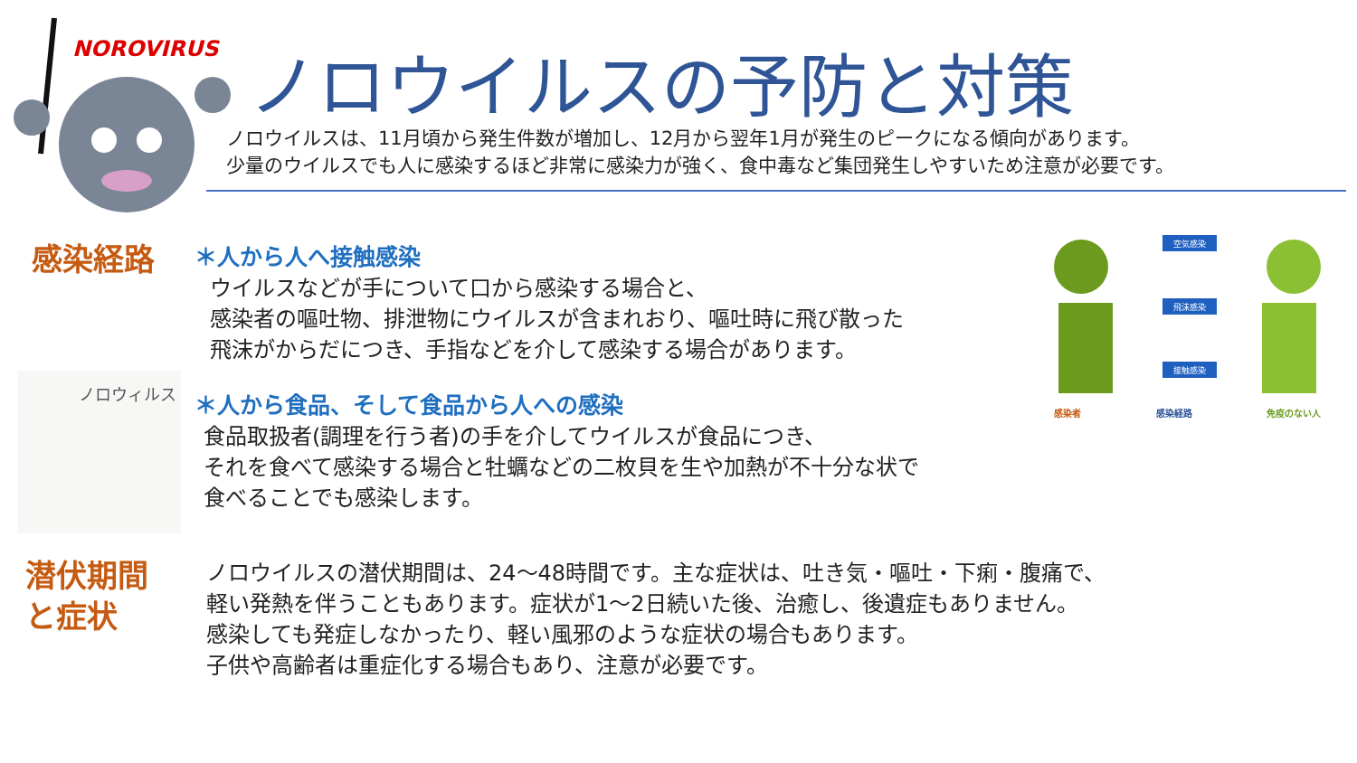NOROVIRUS ノロウイルスの予防と対策
ノロウイルスは、11月頃から発生件数が増加し、12月から翌年1月が発生のピークになる傾向があります。
少量のウイルスでも人に感染するほど非常に感染力が強く、食中毒など集団発生しやすいため注意が必要です。
感染経路
＊人から人へ接触感染
ウイルスなどが手について口から感染する場合と、
感染者の嘔吐物、排泄物にウイルスが含まれおり、嘔吐時に飛び散った
飛沫がからだにつき、手指などを介して感染する場合があります。
空気感染
飛沫感染
接触感染
感染者 感染経路 免疫のない人
ノロウィルス
＊人から食品、そして食品から人への感染
食品取扱者(調理を行う者)の手を介してウイルスが食品につき、
それを食べて感染する場合と牡蠣などの二枚貝を生や加熱が不十分な状で
食べることでも感染します。
潜伏期間
と症状
ノロウイルスの潜伏期間は、24～48時間です。主な症状は、吐き気・嘔吐・下痢・腹痛で、
軽い発熱を伴うこともあります。症状が1～2日続いた後、治癒し、後遺症もありません。
感染しても発症しなかったり、軽い風邪のような症状の場合もあります。
子供や高齢者は重症化する場合もあり、注意が必要です。